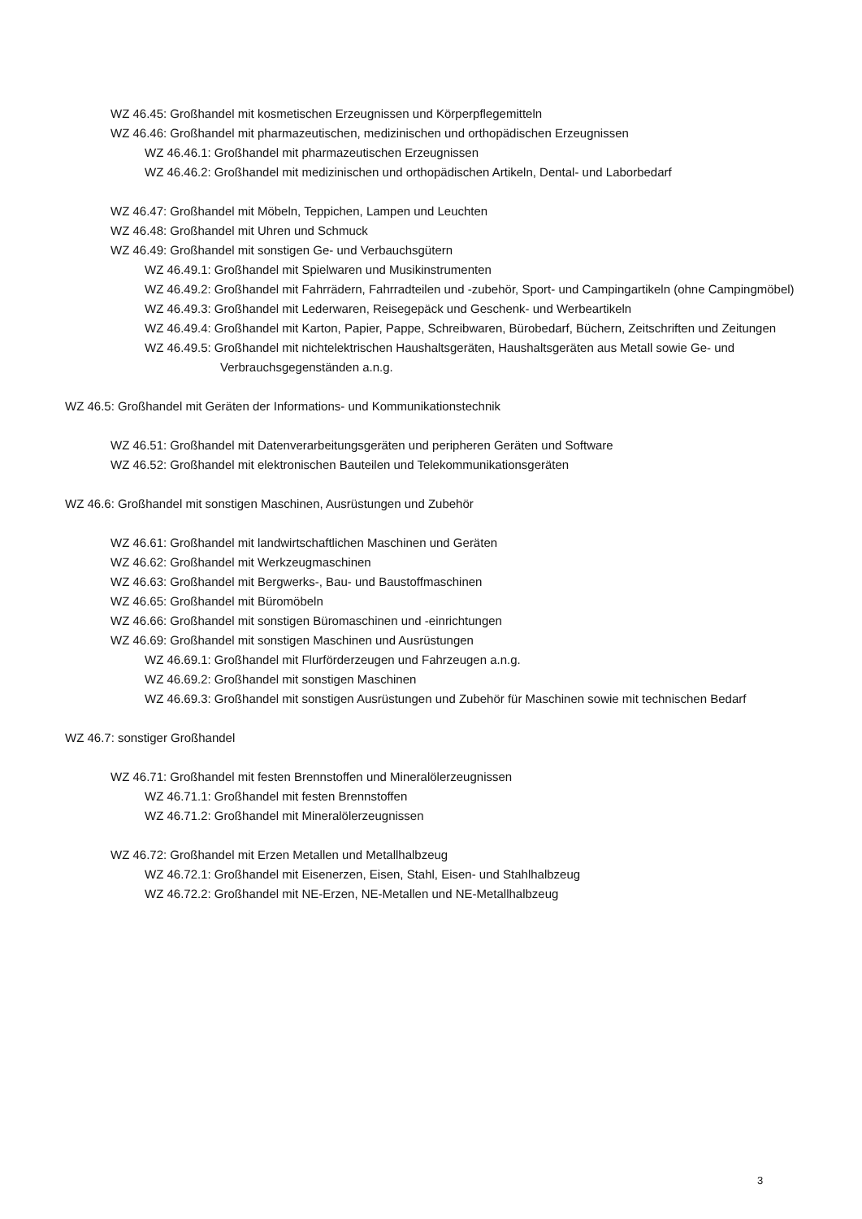WZ 46.45: Großhandel mit kosmetischen Erzeugnissen und Körperpflegemitteln
WZ 46.46: Großhandel mit pharmazeutischen, medizinischen und orthopädischen Erzeugnissen
WZ 46.46.1: Großhandel mit pharmazeutischen Erzeugnissen
WZ 46.46.2: Großhandel mit medizinischen und orthopädischen Artikeln, Dental- und Laborbedarf
WZ 46.47: Großhandel mit Möbeln, Teppichen, Lampen und Leuchten
WZ 46.48: Großhandel mit Uhren und Schmuck
WZ 46.49: Großhandel mit sonstigen Ge- und Verbauchsgütern
WZ 46.49.1: Großhandel mit Spielwaren und Musikinstrumenten
WZ 46.49.2: Großhandel mit Fahrrädern, Fahrradteilen und -zubehör, Sport- und Campingartikeln (ohne Campingmöbel)
WZ 46.49.3: Großhandel mit Lederwaren, Reisegepäck und Geschenk- und Werbeartikeln
WZ 46.49.4: Großhandel mit Karton, Papier, Pappe, Schreibwaren, Bürobedarf, Büchern, Zeitschriften und Zeitungen
WZ 46.49.5: Großhandel mit nichtelektrischen Haushaltsgeräten, Haushaltsgeräten aus Metall sowie Ge- und Verbrauchsgegenständen a.n.g.
WZ 46.5: Großhandel mit Geräten der Informations- und Kommunikationstechnik
WZ 46.51: Großhandel mit Datenverarbeitungsgeräten und peripheren Geräten und Software
WZ 46.52: Großhandel mit elektronischen Bauteilen und Telekommunikationsgeräten
WZ 46.6: Großhandel mit sonstigen Maschinen, Ausrüstungen und Zubehör
WZ 46.61: Großhandel mit landwirtschaftlichen Maschinen und Geräten
WZ 46.62: Großhandel mit Werkzeugmaschinen
WZ 46.63: Großhandel mit Bergwerks-, Bau- und Baustoffmaschinen
WZ 46.65: Großhandel mit Büromöbeln
WZ 46.66: Großhandel mit sonstigen Büromaschinen und -einrichtungen
WZ 46.69: Großhandel mit sonstigen Maschinen und Ausrüstungen
WZ 46.69.1: Großhandel mit Flurförderzeugen und Fahrzeugen a.n.g.
WZ 46.69.2: Großhandel mit sonstigen Maschinen
WZ 46.69.3: Großhandel mit sonstigen Ausrüstungen und Zubehör für Maschinen sowie mit technischen Bedarf
WZ 46.7: sonstiger Großhandel
WZ 46.71: Großhandel mit festen Brennstoffen und Mineralölerzeugnissen
WZ 46.71.1: Großhandel mit festen Brennstoffen
WZ 46.71.2: Großhandel mit Mineralölerzeugnissen
WZ 46.72: Großhandel mit Erzen Metallen und Metallhalbzeug
WZ 46.72.1: Großhandel mit Eisenerzen, Eisen, Stahl, Eisen- und Stahlhalbzeug
WZ 46.72.2: Großhandel mit NE-Erzen, NE-Metallen und NE-Metallhalbzeug
3